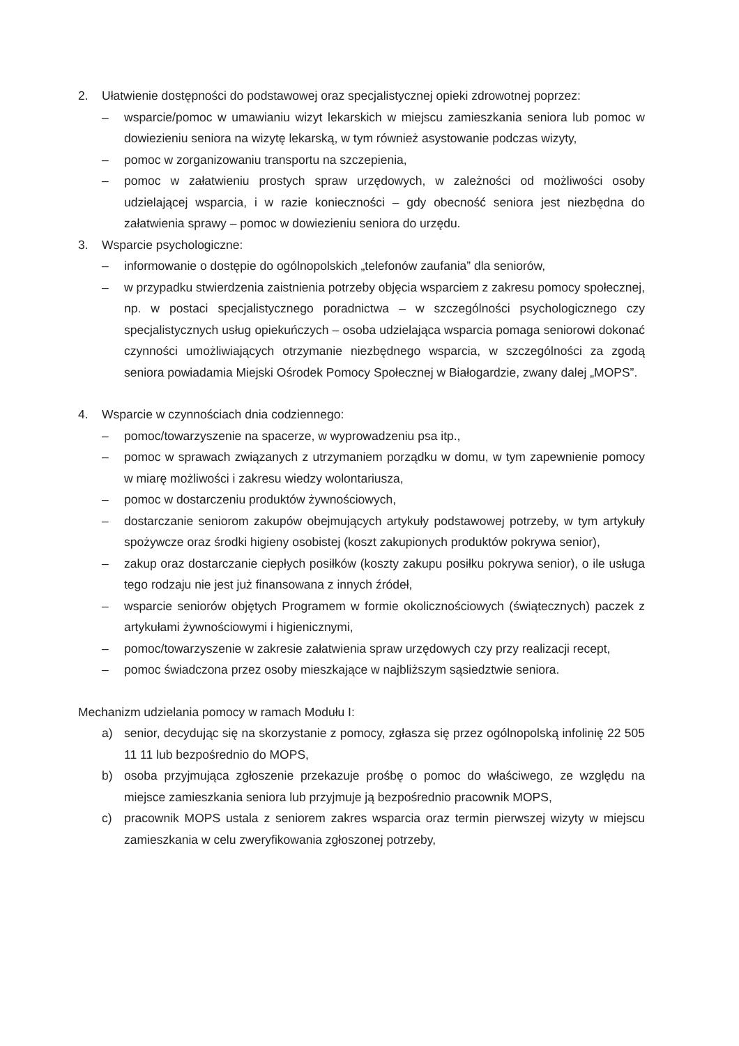2. Ułatwienie dostępności do podstawowej oraz specjalistycznej opieki zdrowotnej poprzez:
– wsparcie/pomoc w umawianiu wizyt lekarskich w miejscu zamieszkania seniora lub pomoc w dowiezieniu seniora na wizytę lekarską, w tym również asystowanie podczas wizyty,
– pomoc w zorganizowaniu transportu na szczepienia,
– pomoc w załatwieniu prostych spraw urzędowych, w zależności od możliwości osoby udzielającej wsparcia, i w razie konieczności – gdy obecność seniora jest niezbędna do załatwienia sprawy – pomoc w dowiezieniu seniora do urzędu.
3. Wsparcie psychologiczne:
– informowanie o dostępie do ogólnopolskich „telefonów zaufania” dla seniorów,
– w przypadku stwierdzenia zaistnienia potrzeby objęcia wsparciem z zakresu pomocy społecznej, np. w postaci specjalistycznego poradnictwa – w szczególności psychologicznego czy specjalistycznych usług opiekuńczych – osoba udzielająca wsparcia pomaga seniorowi dokonać czynności umożliwiających otrzymanie niezbędnego wsparcia, w szczególności za zgodą seniora powiadamia Miejski Ośrodek Pomocy Społecznej w Białogardzie, zwany dalej „MOPS”.
4. Wsparcie w czynnościach dnia codziennego:
– pomoc/towarzyszenie na spacerze, w wyprowadzeniu psa itp.,
– pomoc w sprawach związanych z utrzymaniem porządku w domu, w tym zapewnienie pomocy w miarę możliwości i zakresu wiedzy wolontariusza,
– pomoc w dostarczeniu produktów żywnościowych,
– dostarczanie seniorom zakupów obejmujących artykuły podstawowej potrzeby, w tym artykuły spożywcze oraz środki higieny osobistej (koszt zakupionych produktów pokrywa senior),
– zakup oraz dostarczanie ciepłych posiłków (koszty zakupu posiłku pokrywa senior), o ile usługa tego rodzaju nie jest już finansowana z innych źródeł,
– wsparcie seniorów objętych Programem w formie okolicznościowych (świątecznych) paczek z artykułami żywnościowymi i higienicznymi,
– pomoc/towarzyszenie w zakresie załatwienia spraw urzędowych czy przy realizacji recept,
– pomoc świadczona przez osoby mieszkające w najbliższym sąsiedztwie seniora.
Mechanizm udzielania pomocy w ramach Modułu I:
a) senior, decydując się na skorzystanie z pomocy, zgłasza się przez ogólnopolską infolinię 22 505 11 11 lub bezpośrednio do MOPS,
b) osoba przyjmująca zgłoszenie przekazuje prośbę o pomoc do właściwego, ze względu na miejsce zamieszkania seniora lub przyjmuje ją bezpośrednio pracownik MOPS,
c) pracownik MOPS ustala z seniorem zakres wsparcia oraz termin pierwszej wizyty w miejscu zamieszkania w celu zweryfikowania zgłoszonej potrzeby,